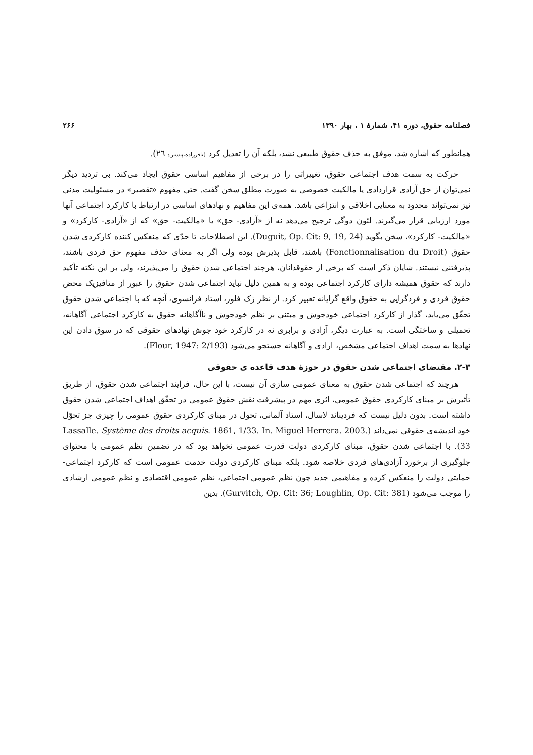فصلنامه حقوق، دوره ۴۱، شمارهٔ ۱ ، بهار ۱۳۹۰ ۲۶۶
همانطور که اشاره شد، موفق به حذف حقوق طبیعی نشد، بلکه آن را تعدیل کرد (باقرزاده،پیشین: ۲٦).
حرکت به سمت هدف اجتماعی حقوق، تغییراتی را در برخی از مفاهیم اساسی حقوق ایجاد می‌کند. بی تردید دیگر نمی‌توان از حق آزادی قراردادی یا مالکیت خصوصی به صورت مطلق سخن گفت. حتی مفهوم «تقصیر» در مسئولیت مدنی نیز نمی‌تواند محدود به معنایی اخلاقی و انتزاعی باشد. همه‌ی این مفاهیم و نهادهای اساسی در ارتباط با کارکرد اجتماعی آنها مورد ارزیابی قرار می‌گیرند. لئون دوگی ترجیح می‌دهد نه از «آزادی- حق» یا «مالکیت- حق» که از «آزادی- کارکرد» و «مالکیت- کارکرد»، سخن بگوید (Duguit, Op. Cit: 9, 19, 24). این اصطلاحات تا حدّی که منعکس کننده کارکردی شدن حقوق (Fonctionnalisation du Droit) باشند، قابل پذیرش بوده ولی اگر به معنای حذف مفهوم حق فردی باشند، پذیرفتنی نیستند. شایان ذکر است که برخی از حقوقدانان، هرچند اجتماعی شدن حقوق را می‌پذیرند، ولی بر این نکته تأکید دارند که حقوق همیشه دارای کارکرد اجتماعی بوده و به همین دلیل نباید اجتماعی شدن حقوق را عبور از متافیزیک محض حقوق فردی و فردگرایی به حقوق واقع گرایانه تعبیر کرد. از نظر ژک فلور، استاد فرانسوی، آنچه که با اجتماعی شدن حقوق تحقّق می‌یابد، گذار از کارکرد اجتماعی خودجوش و مبتنی بر نظم خودجوش و ناآگاهانه حقوق به کارکرد اجتماعی آگاهانه، تحمیلی و ساختگی است. به عبارت دیگر، آزادی و برابری نه در کارکرد خود جوش نهادهای حقوقی که در سوق دادن این نهادها به سمت اهداف اجتماعی مشخص، ارادی و آگاهانه جستجو می‌شود (Flour, 1947: 2/193).
۲-۳. مقتضای اجتماعی شدن حقوق در حوزهٔ هدف قاعده ی حقوقی
هرچند که اجتماعی شدن حقوق به معنای عمومی سازی آن نیست، با این حال، فرایند اجتماعی شدن حقوق، از طریق تأثیرش بر مبنای کارکردی حقوق عمومی، اثری مهم در پیشرفت نقش حقوق عمومی در تحقّق اهداف اجتماعی شدن حقوق داشته است. بدون دلیل نیست که فردیناند لاسال، استاد آلمانی، تحول در مبنای کارکردی حقوق عمومی را چیزی جز تحوّل خود اندیشه‌ی حقوقی نمی‌داند (Lassalle. Système des droits acquis. 1861, 1/33. In. Miguel Herrera. 2003. 33). با اجتماعی شدن حقوق، مبنای کارکردی دولت قدرت عمومی نخواهد بود که در تضمین نظم عمومی با محتوای جلوگیری از برخورد آزادی‌های فردی خلاصه شود. بلکه مبنای کارکردی دولت خدمت عمومی است که کارکرد اجتماعی- حمایتی دولت را منعکس کرده و مفاهیمی جدید چون نظم عمومی اجتماعی، نظم عمومی اقتصادی و نظم عمومی ارشادی را موجب می‌شود (Gurvitch, Op. Cit: 36; Loughlin, Op. Cit: 381). بدین